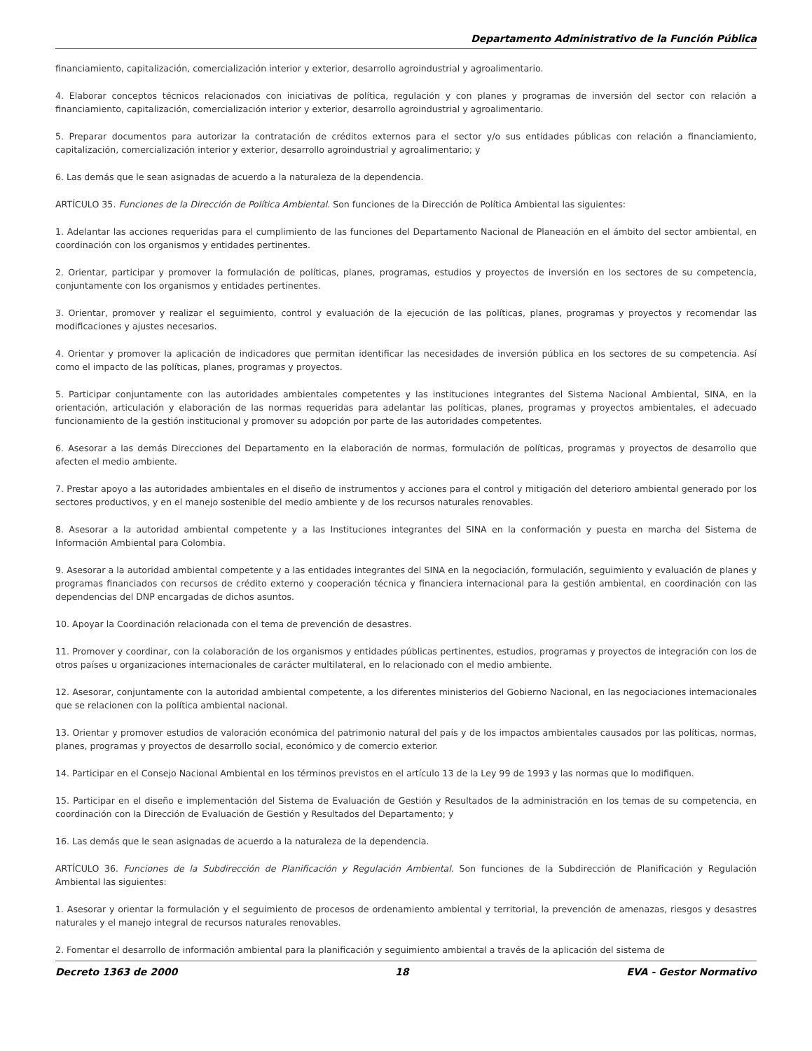Departamento Administrativo de la Función Pública
financiamiento, capitalización, comercialización interior y exterior, desarrollo agroindustrial y agroalimentario.
4. Elaborar conceptos técnicos relacionados con iniciativas de política, regulación y con planes y programas de inversión del sector con relación a financiamiento, capitalización, comercialización interior y exterior, desarrollo agroindustrial y agroalimentario.
5. Preparar documentos para autorizar la contratación de créditos externos para el sector y/o sus entidades públicas con relación a financiamiento, capitalización, comercialización interior y exterior, desarrollo agroindustrial y agroalimentario; y
6. Las demás que le sean asignadas de acuerdo a la naturaleza de la dependencia.
ARTÍCULO 35. Funciones de la Dirección de Política Ambiental. Son funciones de la Dirección de Política Ambiental las siguientes:
1. Adelantar las acciones requeridas para el cumplimiento de las funciones del Departamento Nacional de Planeación en el ámbito del sector ambiental, en coordinación con los organismos y entidades pertinentes.
2. Orientar, participar y promover la formulación de políticas, planes, programas, estudios y proyectos de inversión en los sectores de su competencia, conjuntamente con los organismos y entidades pertinentes.
3. Orientar, promover y realizar el seguimiento, control y evaluación de la ejecución de las políticas, planes, programas y proyectos y recomendar las modificaciones y ajustes necesarios.
4. Orientar y promover la aplicación de indicadores que permitan identificar las necesidades de inversión pública en los sectores de su competencia. Así como el impacto de las políticas, planes, programas y proyectos.
5. Participar conjuntamente con las autoridades ambientales competentes y las instituciones integrantes del Sistema Nacional Ambiental, SINA, en la orientación, articulación y elaboración de las normas requeridas para adelantar las políticas, planes, programas y proyectos ambientales, el adecuado funcionamiento de la gestión institucional y promover su adopción por parte de las autoridades competentes.
6. Asesorar a las demás Direcciones del Departamento en la elaboración de normas, formulación de políticas, programas y proyectos de desarrollo que afecten el medio ambiente.
7. Prestar apoyo a las autoridades ambientales en el diseño de instrumentos y acciones para el control y mitigación del deterioro ambiental generado por los sectores productivos, y en el manejo sostenible del medio ambiente y de los recursos naturales renovables.
8. Asesorar a la autoridad ambiental competente y a las Instituciones integrantes del SINA en la conformación y puesta en marcha del Sistema de Información Ambiental para Colombia.
9. Asesorar a la autoridad ambiental competente y a las entidades integrantes del SINA en la negociación, formulación, seguimiento y evaluación de planes y programas financiados con recursos de crédito externo y cooperación técnica y financiera internacional para la gestión ambiental, en coordinación con las dependencias del DNP encargadas de dichos asuntos.
10. Apoyar la Coordinación relacionada con el tema de prevención de desastres.
11. Promover y coordinar, con la colaboración de los organismos y entidades públicas pertinentes, estudios, programas y proyectos de integración con los de otros países u organizaciones internacionales de carácter multilateral, en lo relacionado con el medio ambiente.
12. Asesorar, conjuntamente con la autoridad ambiental competente, a los diferentes ministerios del Gobierno Nacional, en las negociaciones internacionales que se relacionen con la política ambiental nacional.
13. Orientar y promover estudios de valoración económica del patrimonio natural del país y de los impactos ambientales causados por las políticas, normas, planes, programas y proyectos de desarrollo social, económico y de comercio exterior.
14. Participar en el Consejo Nacional Ambiental en los términos previstos en el artículo 13 de la Ley 99 de 1993 y las normas que lo modifiquen.
15. Participar en el diseño e implementación del Sistema de Evaluación de Gestión y Resultados de la administración en los temas de su competencia, en coordinación con la Dirección de Evaluación de Gestión y Resultados del Departamento; y
16. Las demás que le sean asignadas de acuerdo a la naturaleza de la dependencia.
ARTÍCULO 36. Funciones de la Subdirección de Planificación y Regulación Ambiental. Son funciones de la Subdirección de Planificación y Regulación Ambiental las siguientes:
1. Asesorar y orientar la formulación y el seguimiento de procesos de ordenamiento ambiental y territorial, la prevención de amenazas, riesgos y desastres naturales y el manejo integral de recursos naturales renovables.
2. Fomentar el desarrollo de información ambiental para la planificación y seguimiento ambiental a través de la aplicación del sistema de
Decreto 1363 de 2000 18 EVA - Gestor Normativo